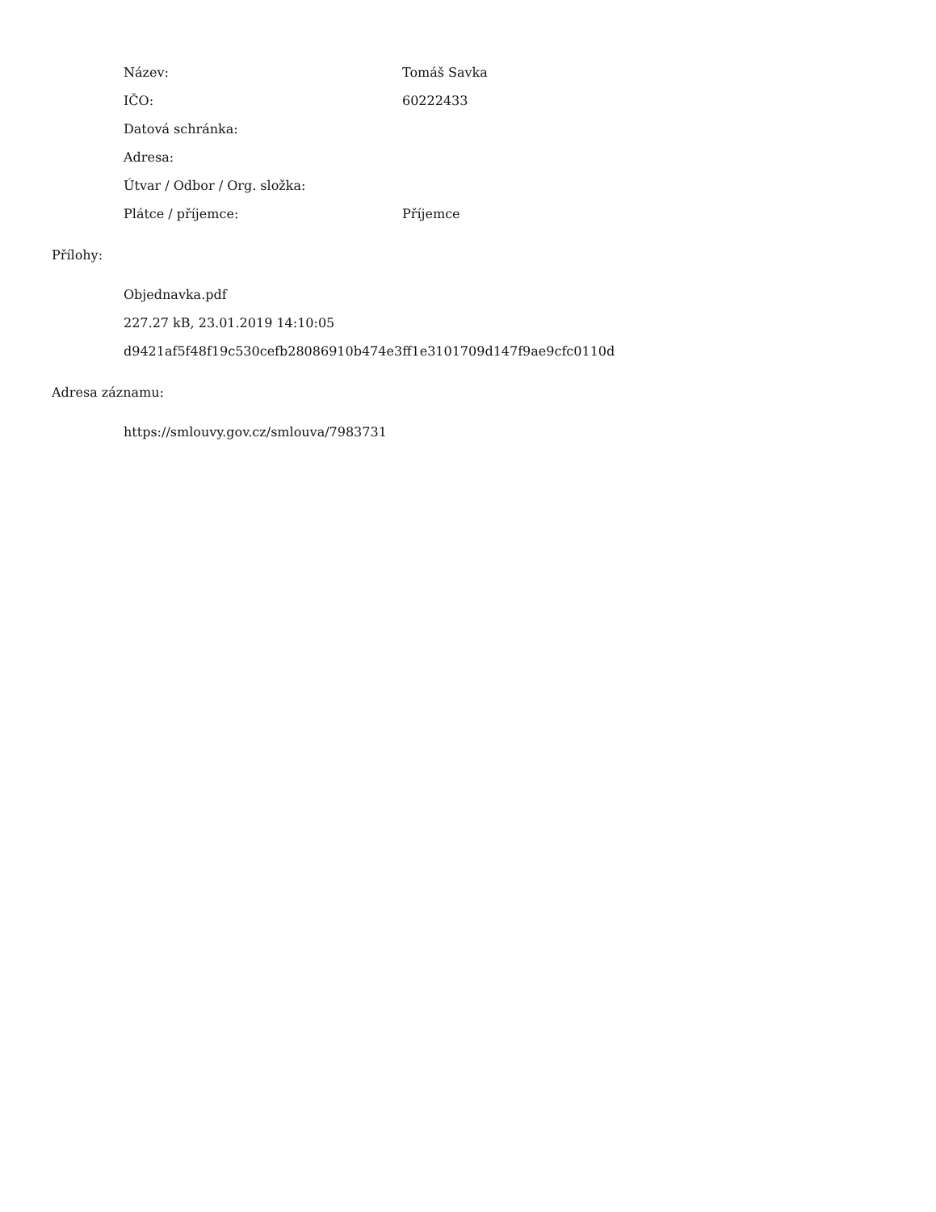Název: Tomáš Savka
IČO: 60222433
Datová schránka:
Adresa:
Útvar / Odbor / Org. složka:
Plátce / příjemce: Příjemce
Přílohy:
Objednavka.pdf
227.27 kB, 23.01.2019 14:10:05
d9421af5f48f19c530cefb28086910b474e3ff1e3101709d147f9ae9cfc0110d
Adresa záznamu:
https://smlouvy.gov.cz/smlouva/7983731